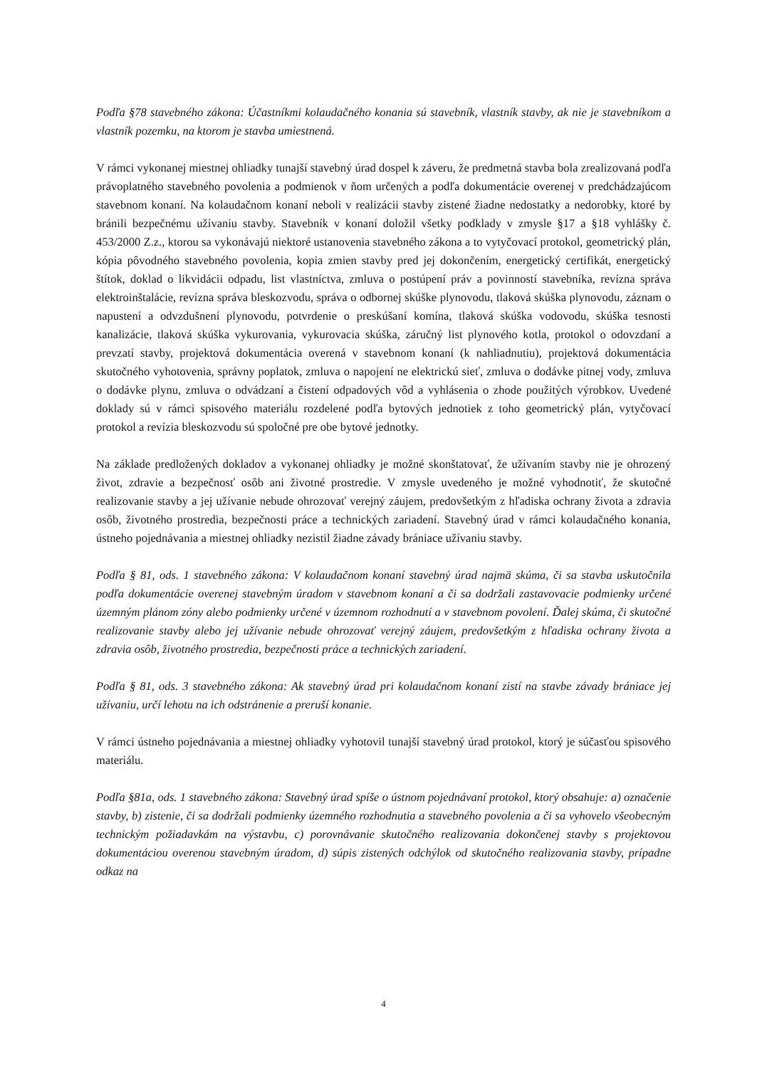Podľa §78 stavebného zákona: Účastníkmi kolaudačného konania sú stavebník, vlastník stavby, ak nie je stavebníkom a vlastník pozemku, na ktorom je stavba umiestnená.
V rámci vykonanej miestnej ohliadky tunajší stavebný úrad dospel k záveru, že predmetná stavba bola zrealizovaná podľa právoplatného stavebného povolenia a podmienok v ňom určených a podľa dokumentácie overenej v predchádzajúcom stavebnom konaní. Na kolaudačnom konaní neboli v realizácii stavby zistené žiadne nedostatky a nedorobky, ktoré by bránili bezpečnému užívaniu stavby. Stavebník v konaní doložil všetky podklady v zmysle §17 a §18 vyhlášky č. 453/2000 Z.z., ktorou sa vykonávajú niektoré ustanovenia stavebného zákona a to vytyčovací protokol, geometrický plán, kópia pôvodného stavebného povolenia, kopia zmien stavby pred jej dokončením, energetický certifikát, energetický štítok, doklad o likvidácii odpadu, list vlastníctva, zmluva o postúpení práv a povinností stavebníka, revízna správa elektroinštalácie, revízna správa bleskozvodu, správa o odbornej skúške plynovodu, tlaková skúška plynovodu, záznam o napustení a odvzdušnení plynovodu, potvrdenie o preskúšaní komína, tlaková skúška vodovodu, skúška tesnosti kanalizácie, tlaková skúška vykurovania, vykurovacia skúška, záručný list plynového kotla, protokol o odovzdaní a prevzatí stavby, projektová dokumentácia overená v stavebnom konaní (k nahliadnutiu), projektová dokumentácia skutočného vyhotovenia, správny poplatok, zmluva o napojení ne elektrickú sieť, zmluva o dodávke pitnej vody, zmluva o dodávke plynu, zmluva o odvádzaní a čistení odpadových vôd a vyhlásenia o zhode použitých výrobkov. Uvedené doklady sú v rámci spisového materiálu rozdelené podľa bytových jednotiek z toho geometrický plán, vytyčovací protokol a revízia bleskozvodu sú spoločné pre obe bytové jednotky.
Na základe predložených dokladov a vykonanej ohliadky je možné skonštatovať, že užívaním stavby nie je ohrozený život, zdravie a bezpečnosť osôb ani životné prostredie. V zmysle uvedeného je možné vyhodnotiť, že skutočné realizovanie stavby a jej užívanie nebude ohrozovať verejný záujem, predovšetkým z hľadiska ochrany života a zdravia osôb, životného prostredia, bezpečnosti práce a technických zariadení. Stavebný úrad v rámci kolaudačného konania, ústneho pojednávania a miestnej ohliadky nezistil žiadne závady brániace užívaniu stavby.
Podľa § 81, ods. 1 stavebného zákona: V kolaudačnom konaní stavebný úrad najmä skúma, či sa stavba uskutočnila podľa dokumentácie overenej stavebným úradom v stavebnom konaní a či sa dodržali zastavovacie podmienky určené územným plánom zóny alebo podmienky určené v územnom rozhodnutí a v stavebnom povolení. Ďalej skúma, či skutočné realizovanie stavby alebo jej užívanie nebude ohrozovať verejný záujem, predovšetkým z hľadiska ochrany života a zdravia osôb, životného prostredia, bezpečnosti práce a technických zariadení.
Podľa § 81, ods. 3 stavebného zákona: Ak stavebný úrad pri kolaudačnom konaní zistí na stavbe závady brániace jej užívaniu, určí lehotu na ich odstránenie a preruší konanie.
V rámci ústneho pojednávania a miestnej ohliadky vyhotovil tunajší stavebný úrad protokol, ktorý je súčasťou spisového materiálu.
Podľa §81a, ods. 1 stavebného zákona: Stavebný úrad spíše o ústnom pojednávaní protokol, ktorý obsahuje: a) označenie stavby, b) zistenie, či sa dodržali podmienky územného rozhodnutia a stavebného povolenia a či sa vyhovelo všeobecným technickým požiadavkám na výstavbu, c) porovnávanie skutočného realizovania dokončenej stavby s projektovou dokumentáciou overenou stavebným úradom, d) súpis zistených odchýlok od skutočného realizovania stavby, prípadne odkaz na
4